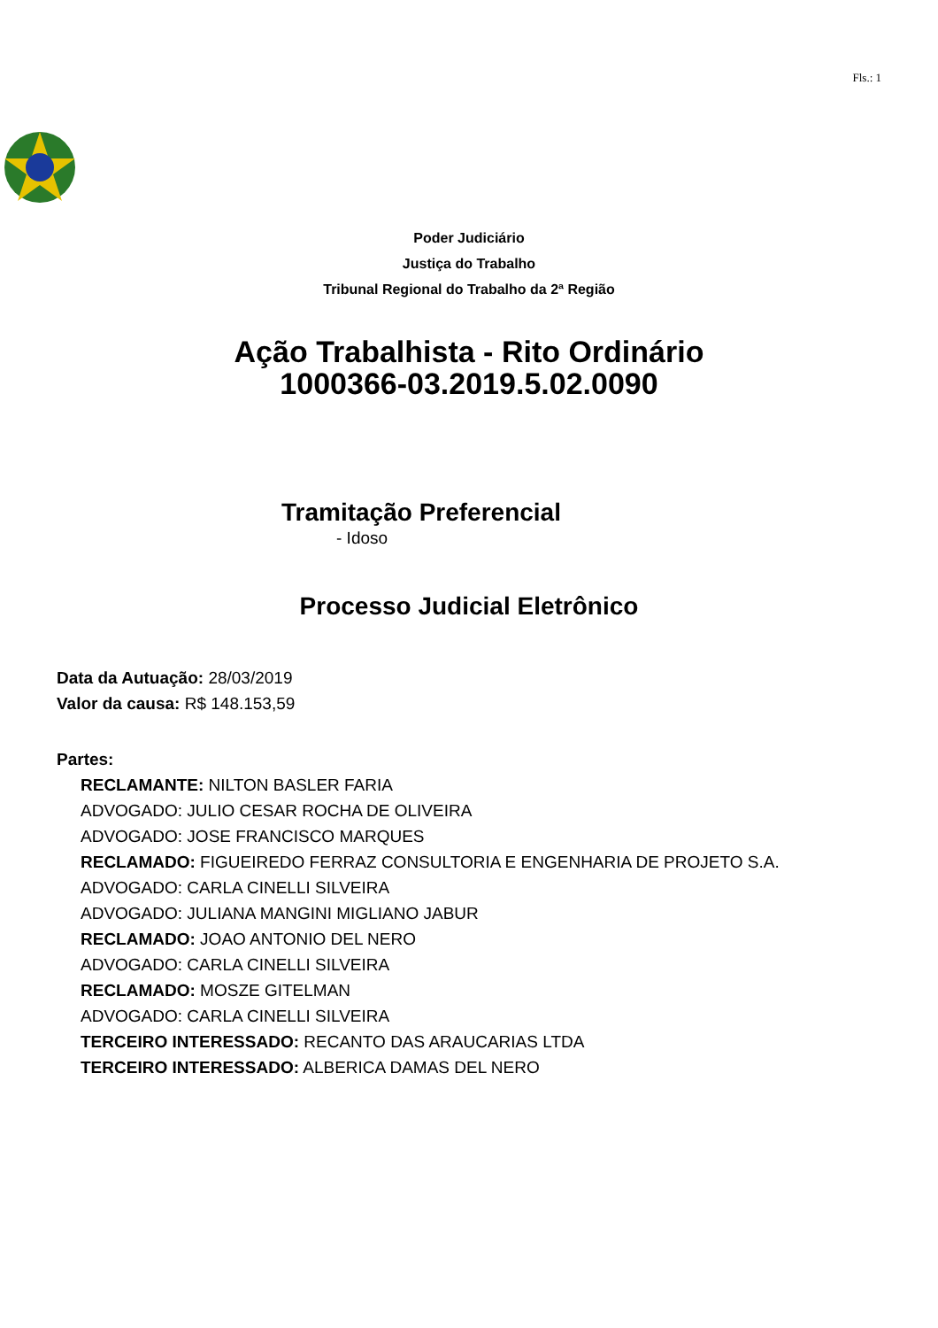Fls.: 1
Poder Judiciário
Justiça do Trabalho
Tribunal Regional do Trabalho da 2ª Região
Ação Trabalhista - Rito Ordinário
1000366-03.2019.5.02.0090
Tramitação Preferencial
- Idoso
Processo Judicial Eletrônico
Data da Autuação: 28/03/2019
Valor da causa: R$ 148.153,59
Partes:
RECLAMANTE: NILTON BASLER FARIA
ADVOGADO: JULIO CESAR ROCHA DE OLIVEIRA
ADVOGADO: JOSE FRANCISCO MARQUES
RECLAMADO: FIGUEIREDO FERRAZ CONSULTORIA E ENGENHARIA DE PROJETO S.A.
ADVOGADO: CARLA CINELLI SILVEIRA
ADVOGADO: JULIANA MANGINI MIGLIANO JABUR
RECLAMADO: JOAO ANTONIO DEL NERO
ADVOGADO: CARLA CINELLI SILVEIRA
RECLAMADO: MOSZE GITELMAN
ADVOGADO: CARLA CINELLI SILVEIRA
TERCEIRO INTERESSADO: RECANTO DAS ARAUCARIAS LTDA
TERCEIRO INTERESSADO: ALBERICA DAMAS DEL NERO